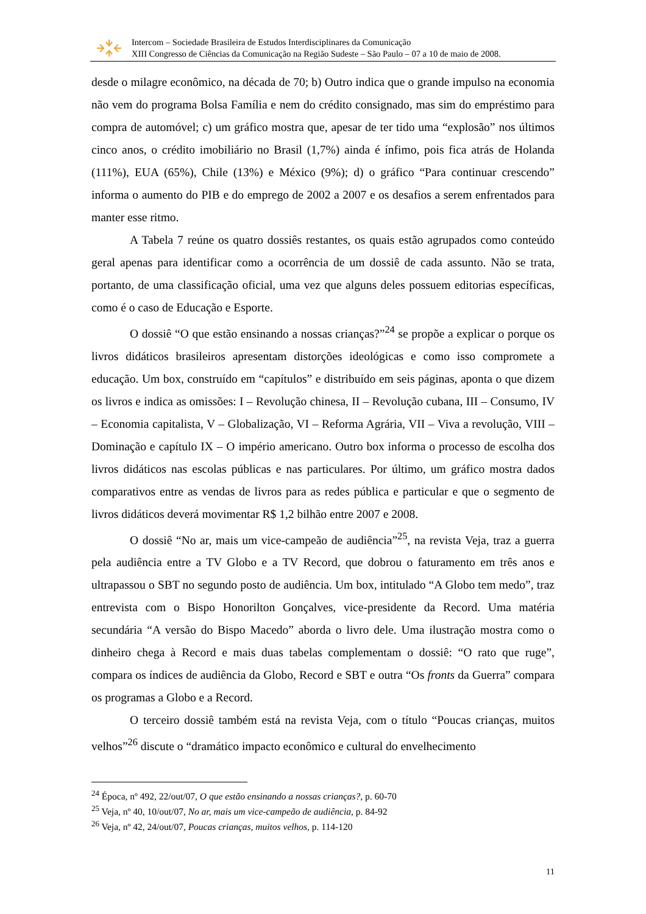Intercom – Sociedade Brasileira de Estudos Interdisciplinares da Comunicação
XIII Congresso de Ciências da Comunicação na Região Sudeste – São Paulo – 07 a 10 de maio de 2008.
desde o milagre econômico, na década de 70; b) Outro indica que o grande impulso na economia não vem do programa Bolsa Família e nem do crédito consignado, mas sim do empréstimo para compra de automóvel; c) um gráfico mostra que, apesar de ter tido uma “explosão” nos últimos cinco anos, o crédito imobiliário no Brasil (1,7%) ainda é ínfimo, pois fica atrás de Holanda (111%), EUA (65%), Chile (13%) e México (9%); d) o gráfico “Para continuar crescendo” informa o aumento do PIB e do emprego de 2002 a 2007 e os desafios a serem enfrentados para manter esse ritmo.
A Tabela 7 reúne os quatro dossiês restantes, os quais estão agrupados como conteúdo geral apenas para identificar como a ocorrência de um dossiê de cada assunto. Não se trata, portanto, de uma classificação oficial, uma vez que alguns deles possuem editorias específicas, como é o caso de Educação e Esporte.
O dossiê “O que estão ensinando a nossas crianças?”<sup>24</sup> se propõe a explicar o porque os livros didáticos brasileiros apresentam distorções ideológicas e como isso compromete a educação. Um box, construído em “capítulos” e distribuído em seis páginas, aponta o que dizem os livros e indica as omissões: I – Revolução chinesa, II – Revolução cubana, III – Consumo, IV – Economia capitalista, V – Globalização, VI – Reforma Agrária, VII – Viva a revolução, VIII – Dominação e capítulo IX – O império americano. Outro box informa o processo de escolha dos livros didáticos nas escolas públicas e nas particulares. Por último, um gráfico mostra dados comparativos entre as vendas de livros para as redes pública e particular e que o segmento de livros didáticos deverá movimentar R$ 1,2 bilhão entre 2007 e 2008.
O dossiê “No ar, mais um vice-campeão de audiência”<sup>25</sup>, na revista Veja, traz a guerra pela audiência entre a TV Globo e a TV Record, que dobrou o faturamento em três anos e ultrapassou o SBT no segundo posto de audiência. Um box, intitulado “A Globo tem medo”, traz entrevista com o Bispo Honorilton Gonçalves, vice-presidente da Record. Uma matéria secundária “A versão do Bispo Macedo” aborda o livro dele. Uma ilustração mostra como o dinheiro chega à Record e mais duas tabelas complementam o dossiê: “O rato que ruge”, compara os índices de audiência da Globo, Record e SBT e outra “Os fronts da Guerra” compara os programas a Globo e a Record.
O terceiro dossiê também está na revista Veja, com o título “Poucas crianças, muitos velhos”<sup>26</sup> discute o “dramático impacto econômico e cultural do envelhecimento
<sup>24</sup> Época, nº 492, 22/out/07, O que estão ensinando a nossas crianças?, p. 60-70
<sup>25</sup> Veja, nº 40, 10/out/07, No ar, mais um vice-campeão de audiência, p. 84-92
<sup>26</sup> Veja, nº 42, 24/out/07, Poucas crianças, muitos velhos, p. 114-120
11